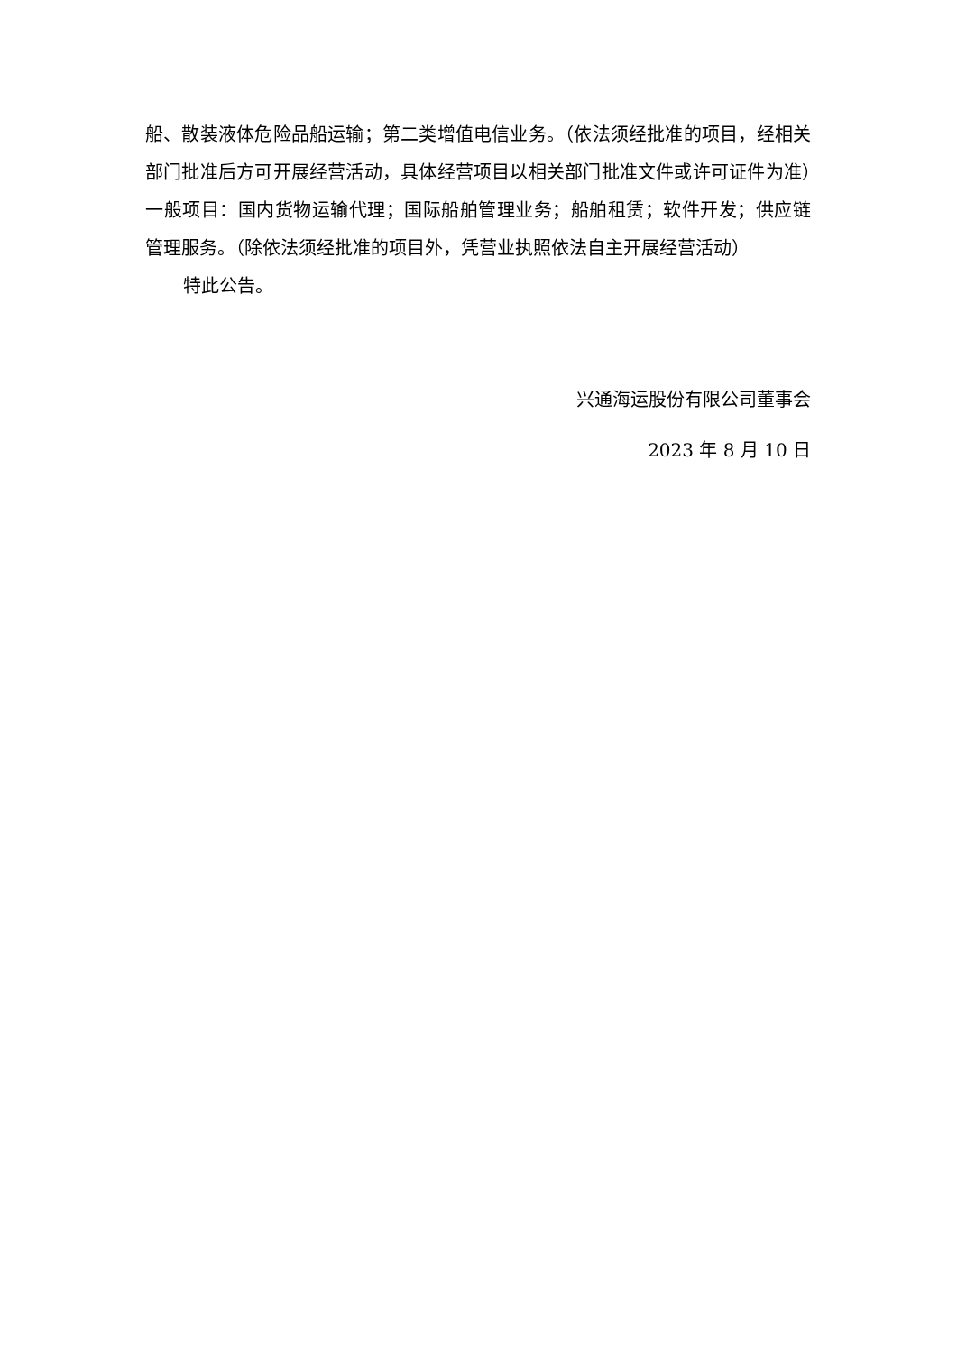船、散装液体危险品船运输；第二类增值电信业务。（依法须经批准的项目，经相关部门批准后方可开展经营活动，具体经营项目以相关部门批准文件或许可证件为准）一般项目：国内货物运输代理；国际船舶管理业务；船舶租赁；软件开发；供应链管理服务。（除依法须经批准的项目外，凭营业执照依法自主开展经营活动）
特此公告。
兴通海运股份有限公司董事会
2023 年 8 月 10 日